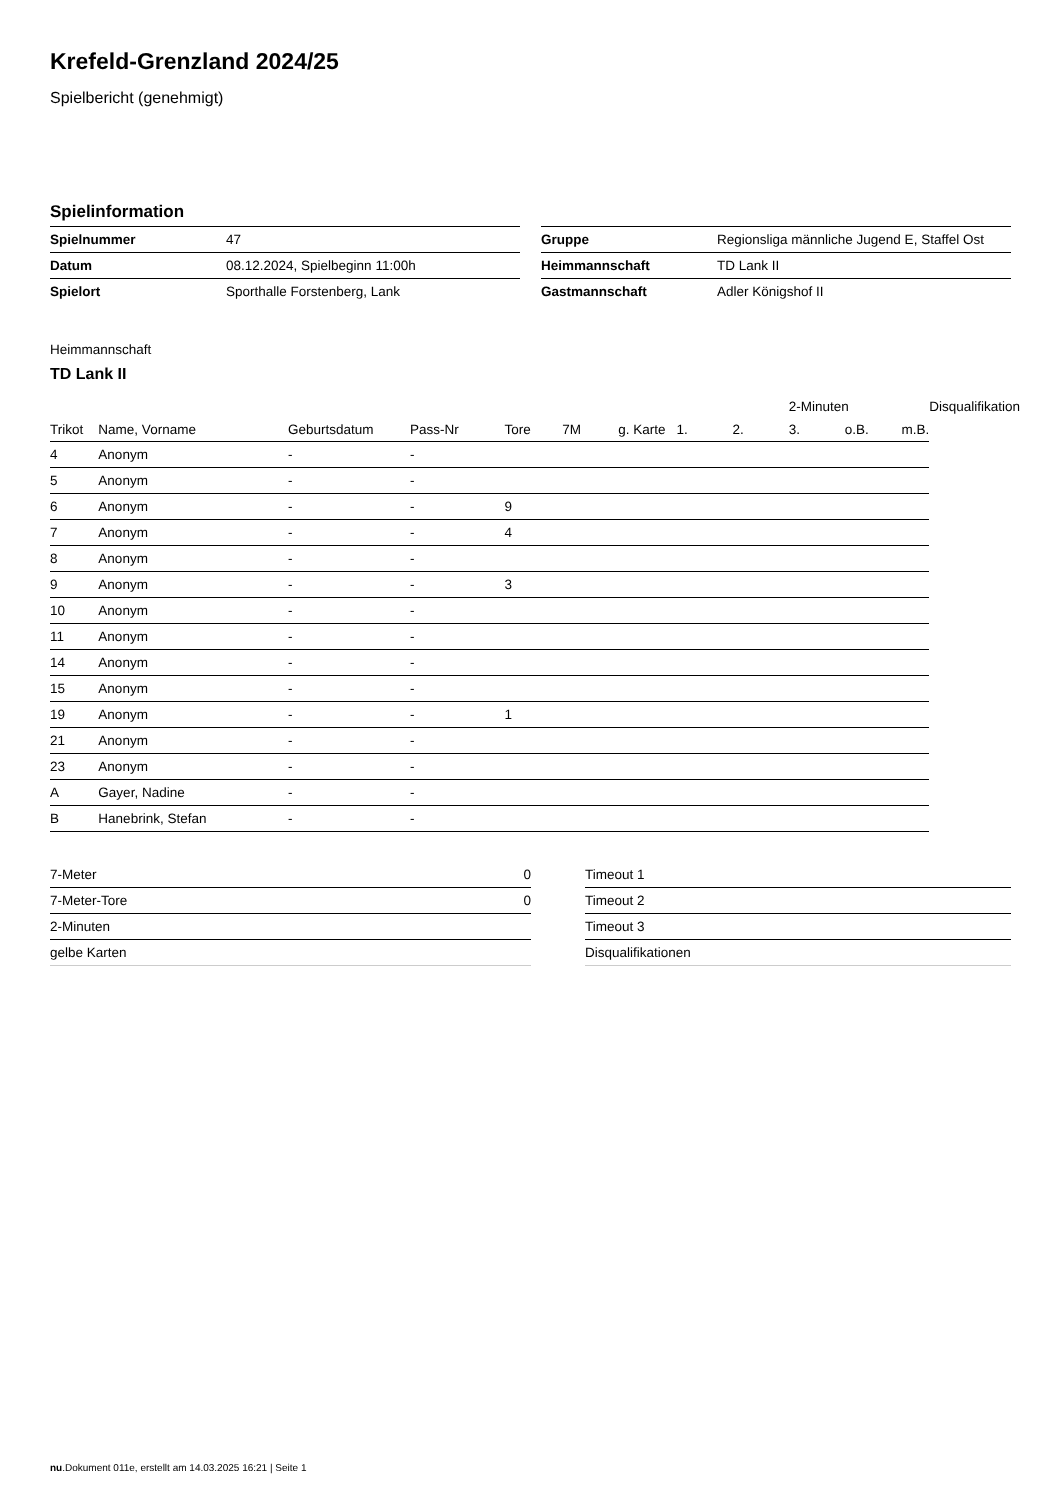Krefeld-Grenzland 2024/25
Spielbericht (genehmigt)
Spielinformation
| Spielnummer | 47 |
| Datum | 08.12.2024, Spielbeginn 11:00h |
| Spielort | Sporthalle Forstenberg, Lank |
| Gruppe | Regionsliga männliche Jugend E, Staffel Ost |
| Heimmannschaft | TD Lank II |
| Gastmannschaft | Adler Königshof II |
Heimmannschaft
TD Lank II
| | | | | | | | | | 2-Minuten | | | Disqualifikation |
| --- | --- | --- | --- | --- | --- | --- | --- | --- | --- | --- | --- | --- |
| Trikot | Name, Vorname | Geburtsdatum | Pass-Nr | Tore | 7M | g. Karte | 1. | 2. | 3. | o.B. | m.B. | |
| 4 | Anonym | - | - | | | | | | | | | |
| 5 | Anonym | - | - | | | | | | | | | |
| 6 | Anonym | - | - | 9 | | | | | | | | |
| 7 | Anonym | - | - | 4 | | | | | | | | |
| 8 | Anonym | - | - | | | | | | | | | |
| 9 | Anonym | - | - | 3 | | | | | | | | |
| 10 | Anonym | - | - | | | | | | | | | |
| 11 | Anonym | - | - | | | | | | | | | |
| 14 | Anonym | - | - | | | | | | | | | |
| 15 | Anonym | - | - | | | | | | | | | |
| 19 | Anonym | - | - | 1 | | | | | | | | |
| 21 | Anonym | - | - | | | | | | | | | |
| 23 | Anonym | - | - | | | | | | | | | |
| A | Gayer, Nadine | - | - | | | | | | | | | |
| B | Hanebrink, Stefan | - | - | | | | | | | | | |
| 7-Meter | 0 |
| 7-Meter-Tore | 0 |
| 2-Minuten | |
| gelbe Karten | |
| Timeout 1 |
| Timeout 2 |
| Timeout 3 |
| Disqualifikationen |
nu.Dokument 011e, erstellt am 14.03.2025 16:21 | Seite 1